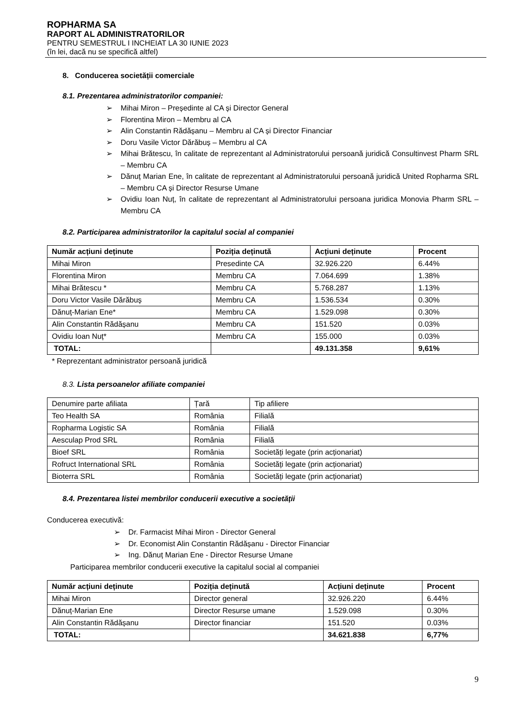ROPHARMA SA
RAPORT AL ADMINISTRATORILOR
PENTRU SEMESTRUL I INCHEIAT LA 30 IUNIE 2023
(în lei, dacă nu se specifică altfel)
8. Conducerea societății comerciale
8.1. Prezentarea administratorilor companiei:
➢ Mihai Miron – Președinte al CA și Director General
➢ Florentina Miron – Membru al CA
➢ Alin Constantin Rădășanu – Membru al CA și Director Financiar
➢ Doru Vasile Victor Dărăbuș – Membru al CA
➢ Mihai Brătescu, în calitate de reprezentant al Administratorului persoană juridică Consultinvest Pharm SRL – Membru CA
➢ Dănuț Marian Ene, în calitate de reprezentant al Administratorului persoană juridică United Ropharma SRL – Membru CA și Director Resurse Umane
➢ Ovidiu Ioan Nuț, în calitate de reprezentant al Administratorului persoana juridica Monovia Pharm SRL – Membru CA
8.2. Participarea administratorilor la capitalul social al companiei
| Număr acțiuni deținute | Poziția deținută | Acțiuni deținute | Procent |
| --- | --- | --- | --- |
| Mihai Miron | Presedinte CA | 32.926.220 | 6.44% |
| Florentina Miron | Membru CA | 7.064.699 | 1.38% |
| Mihai Brătescu * | Membru CA | 5.768.287 | 1.13% |
| Doru Victor Vasile Dărăbuș | Membru CA | 1.536.534 | 0.30% |
| Dănuț-Marian Ene* | Membru CA | 1.529.098 | 0.30% |
| Alin Constantin Rădășanu | Membru CA | 151.520 | 0.03% |
| Ovidiu Ioan Nuț* | Membru CA | 155.000 | 0.03% |
| TOTAL: | | 49.131.358 | 9,61% |
* Reprezentant administrator persoană juridică
8.3. Lista persoanelor afiliate companiei
| Denumire parte afiliata | Țară | Tip afiliere |
| Teo Health SA | România | Filială |
| Ropharma Logistic SA | România | Filială |
| Aesculap Prod SRL | România | Filială |
| Bioef SRL | România | Societăți legate (prin acționariat) |
| Rofruct International SRL | România | Societăți legate (prin acționariat) |
| Bioterra SRL | România | Societăți legate (prin acționariat) |
8.4. Prezentarea listei membrilor conducerii executive a societății
Conducerea executivă:
➢ Dr. Farmacist Mihai Miron - Director General
➢ Dr. Economist Alin Constantin Rădășanu - Director Financiar
➢ Ing. Dănuț Marian Ene - Director Resurse Umane
Participarea membrilor conducerii executive la capitalul social al companiei
| Număr acțiuni deținute | Poziția deținută | Acțiuni deținute | Procent |
| --- | --- | --- | --- |
| Mihai Miron | Director general | 32.926.220 | 6.44% |
| Dănuț-Marian Ene | Director Resurse umane | 1.529.098 | 0.30% |
| Alin Constantin Rădășanu | Director financiar | 151.520 | 0.03% |
| TOTAL: | | 34.621.838 | 6,77% |
9